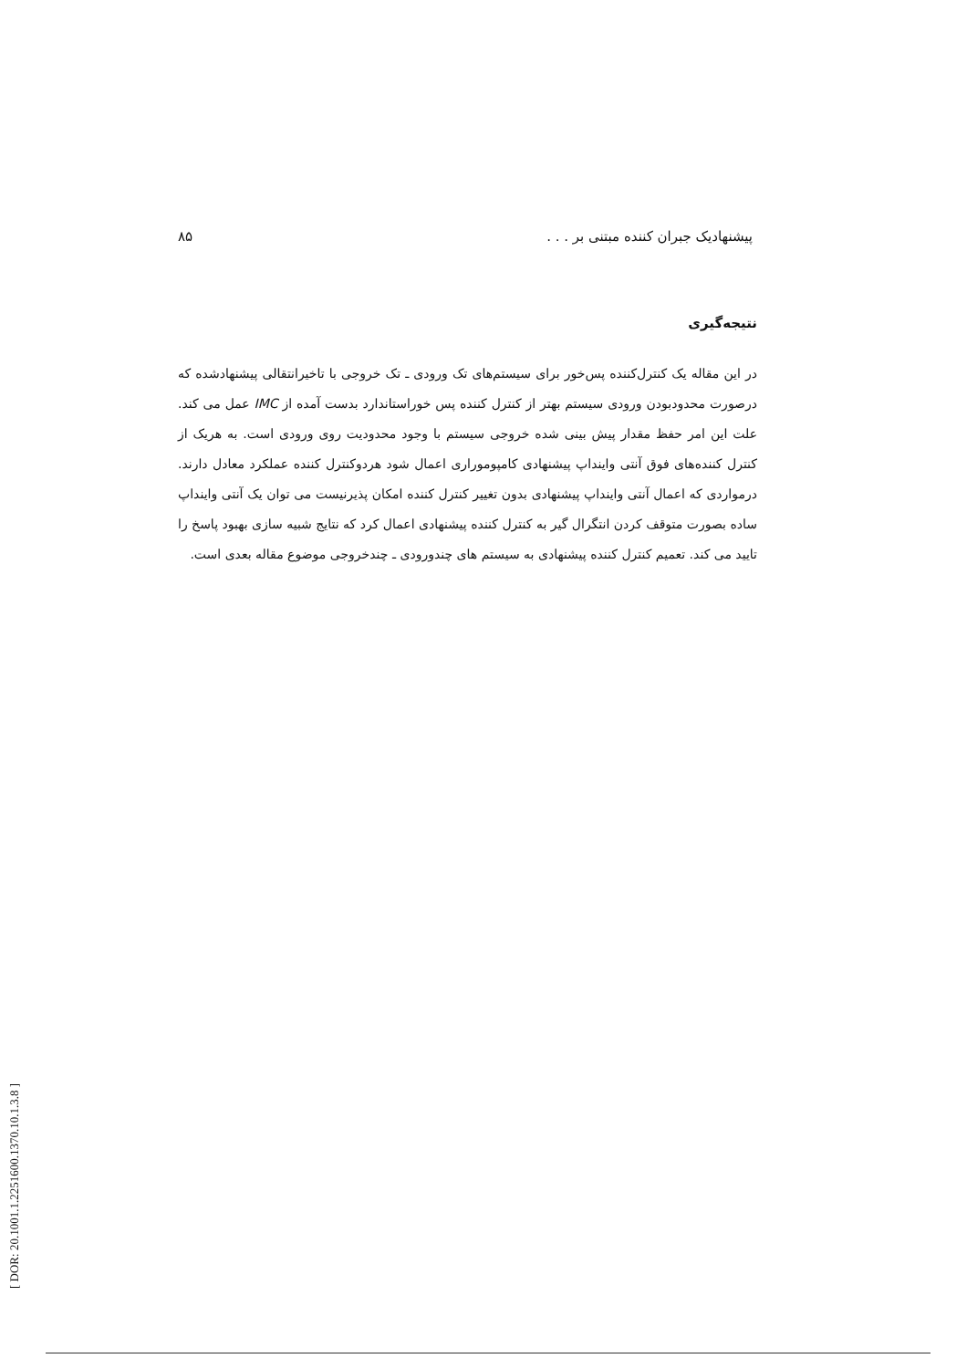۸۵ پیشنهادیک جبران کننده مبتنی بر . . .
نتیجه‌گیری
در این مقاله یک کنترل‌کننده پس‌خور برای سیستم‌های تک ورودی ـ تک خروجی با تاخیرانتقالی پیشنهادشده که درصورت محدودبودن ورودی سیستم بهتر از کنترل کننده پس خوراستاندارد بدست آمده از IMC عمل می کند. علت این امر حفظ مقدار پیش بینی شده خروجی سیستم با وجود محدودیت روی ورودی است. به هریک از کنترل کننده‌های فوق آنتی واینداپ پیشنهادی کامپوموراری اعمال شود هردوکنترل کننده عملکرد معادل دارند. درمواردی که اعمال آنتی واینداپ پیشنهادی بدون تغییر کنترل کننده امکان پذیرنیست می توان یک آنتی واینداپ ساده بصورت متوقف کردن انتگرال گیر به کنترل کننده پیشنهادی اعمال کرد که نتایج شبیه سازی بهبود پاسخ را تایید می کند. تعمیم کنترل کننده پیشنهادی به سیستم های چندورودی ـ چندخروجی موضوع مقاله بعدی است.
[ DOR: 20.1001.1.2251600.1370.10.1.3.8 ]